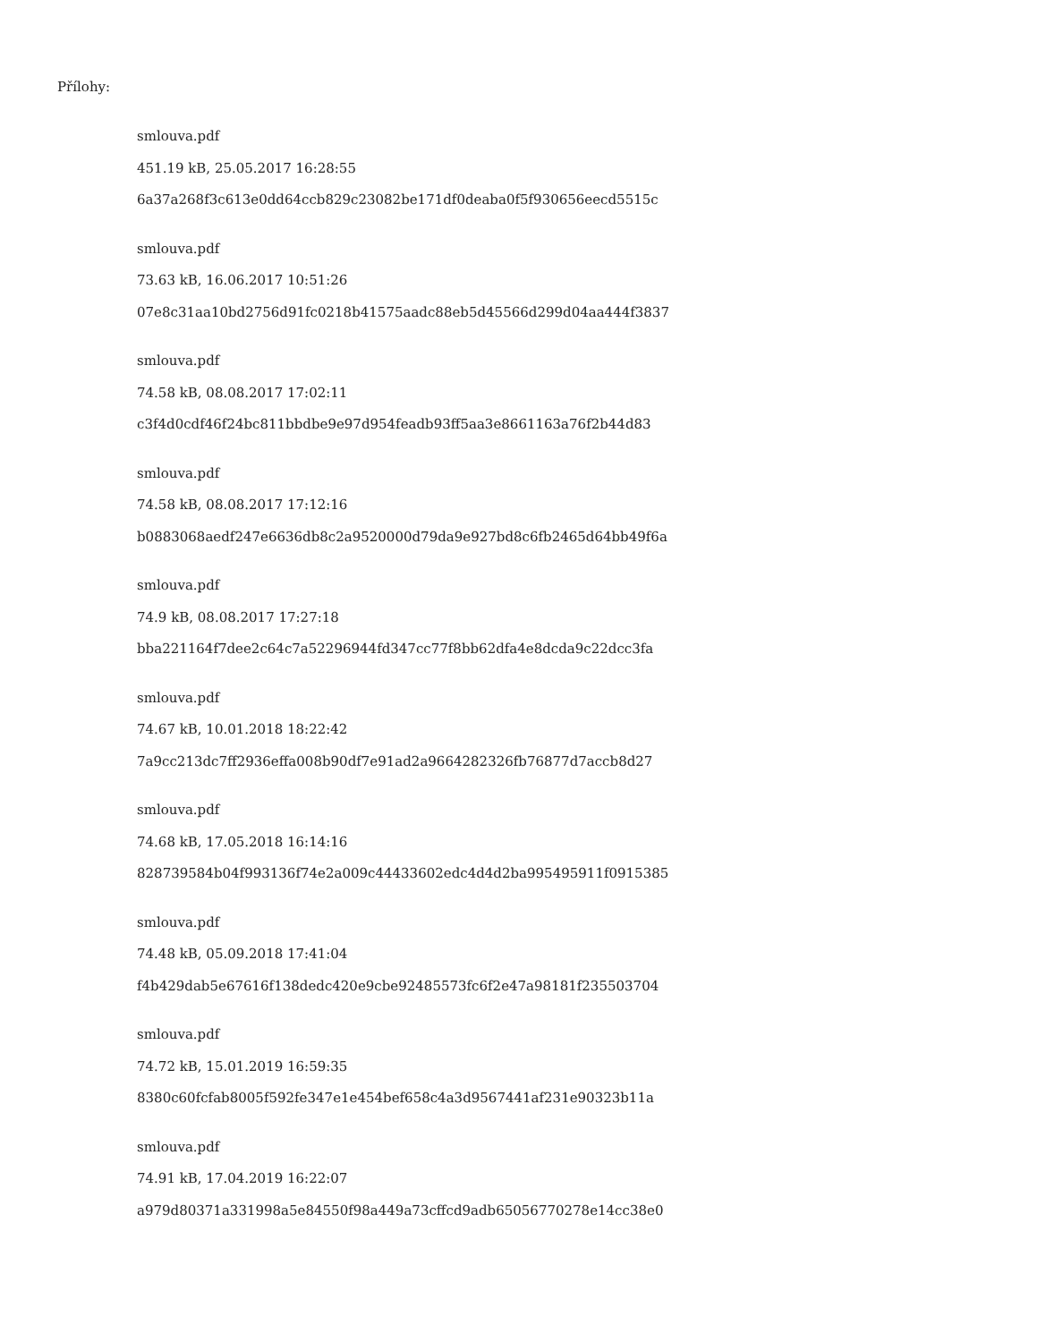Přílohy:
smlouva.pdf
451.19 kB, 25.05.2017 16:28:55
6a37a268f3c613e0dd64ccb829c23082be171df0deaba0f5f930656eecd5515c
smlouva.pdf
73.63 kB, 16.06.2017 10:51:26
07e8c31aa10bd2756d91fc0218b41575aadc88eb5d45566d299d04aa444f3837
smlouva.pdf
74.58 kB, 08.08.2017 17:02:11
c3f4d0cdf46f24bc811bbdbe9e97d954feadb93ff5aa3e8661163a76f2b44d83
smlouva.pdf
74.58 kB, 08.08.2017 17:12:16
b0883068aedf247e6636db8c2a9520000d79da9e927bd8c6fb2465d64bb49f6a
smlouva.pdf
74.9 kB, 08.08.2017 17:27:18
bba221164f7dee2c64c7a52296944fd347cc77f8bb62dfa4e8dcda9c22dcc3fa
smlouva.pdf
74.67 kB, 10.01.2018 18:22:42
7a9cc213dc7ff2936effa008b90df7e91ad2a9664282326fb76877d7accb8d27
smlouva.pdf
74.68 kB, 17.05.2018 16:14:16
828739584b04f993136f74e2a009c44433602edc4d4d2ba995495911f0915385
smlouva.pdf
74.48 kB, 05.09.2018 17:41:04
f4b429dab5e67616f138dedc420e9cbe92485573fc6f2e47a98181f235503704
smlouva.pdf
74.72 kB, 15.01.2019 16:59:35
8380c60fcfab8005f592fe347e1e454bef658c4a3d9567441af231e90323b11a
smlouva.pdf
74.91 kB, 17.04.2019 16:22:07
a979d80371a331998a5e84550f98a449a73cffcd9adb65056770278e14cc38e0